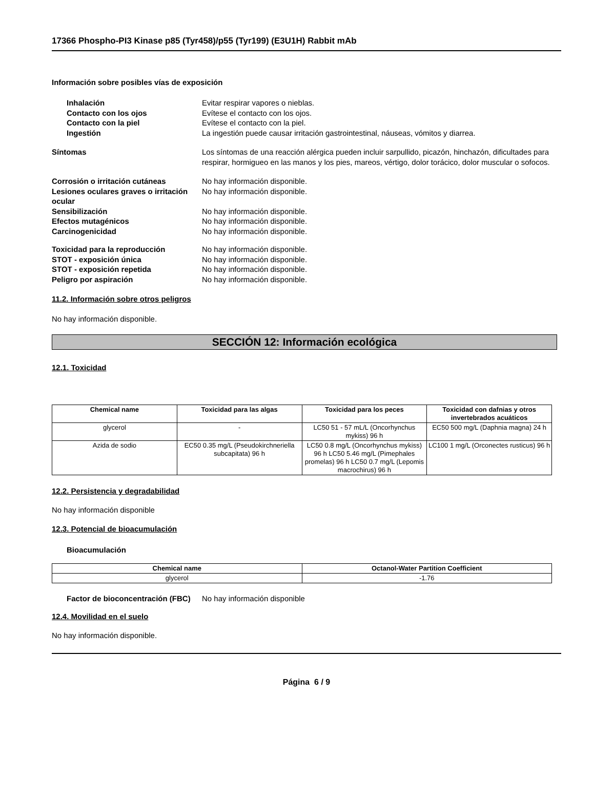17366 Phospho-PI3 Kinase p85 (Tyr458)/p55 (Tyr199) (E3U1H) Rabbit mAb
Información sobre posibles vías de exposición
Inhalación Evitar respirar vapores o nieblas.
Contacto con los ojos Evítese el contacto con los ojos.
Contacto con la piel Evítese el contacto con la piel.
Ingestión La ingestión puede causar irritación gastrointestinal, náuseas, vómitos y diarrea.
Síntomas Los síntomas de una reacción alérgica pueden incluir sarpullido, picazón, hinchazón, dificultades para respirar, hormigueo en las manos y los pies, mareos, vértigo, dolor torácico, dolor muscular o sofocos.
Corrosión o irritación cutáneas No hay información disponible.
Lesiones oculares graves o irritación ocular
No hay información disponible.
Sensibilización No hay información disponible.
Efectos mutagénicos No hay información disponible.
Carcinogenicidad No hay información disponible.
Toxicidad para la reproducción No hay información disponible.
STOT - exposición única No hay información disponible.
STOT - exposición repetida No hay información disponible.
Peligro por aspiración No hay información disponible.
11.2. Información sobre otros peligros
No hay información disponible.
SECCIÓN 12: Información ecológica
12.1. Toxicidad
| Chemical name | Toxicidad para las algas | Toxicidad para los peces | Toxicidad con dafnias y otros invertebrados acuáticos |
| --- | --- | --- | --- |
| glycerol | - | LC50 51 - 57 mL/L (Oncorhynchus mykiss) 96 h | EC50 500 mg/L (Daphnia magna) 24 h |
| Azida de sodio | EC50 0.35 mg/L (Pseudokirchneriella subcapitata) 96 h | LC50 0.8 mg/L (Oncorhynchus mykiss) 96 h LC50 5.46 mg/L (Pimephales promelas) 96 h LC50 0.7 mg/L (Lepomis macrochirus) 96 h | LC100 1 mg/L (Orconectes rusticus) 96 h |
12.2. Persistencia y degradabilidad
No hay información disponible
12.3. Potencial de bioacumulación
Bioacumulación
| Chemical name | Octanol-Water Partition Coefficient |
| --- | --- |
| glycerol | -1.76 |
Factor de bioconcentración (FBC)
No hay información disponible
12.4. Movilidad en el suelo
No hay información disponible.
Página 6 / 9